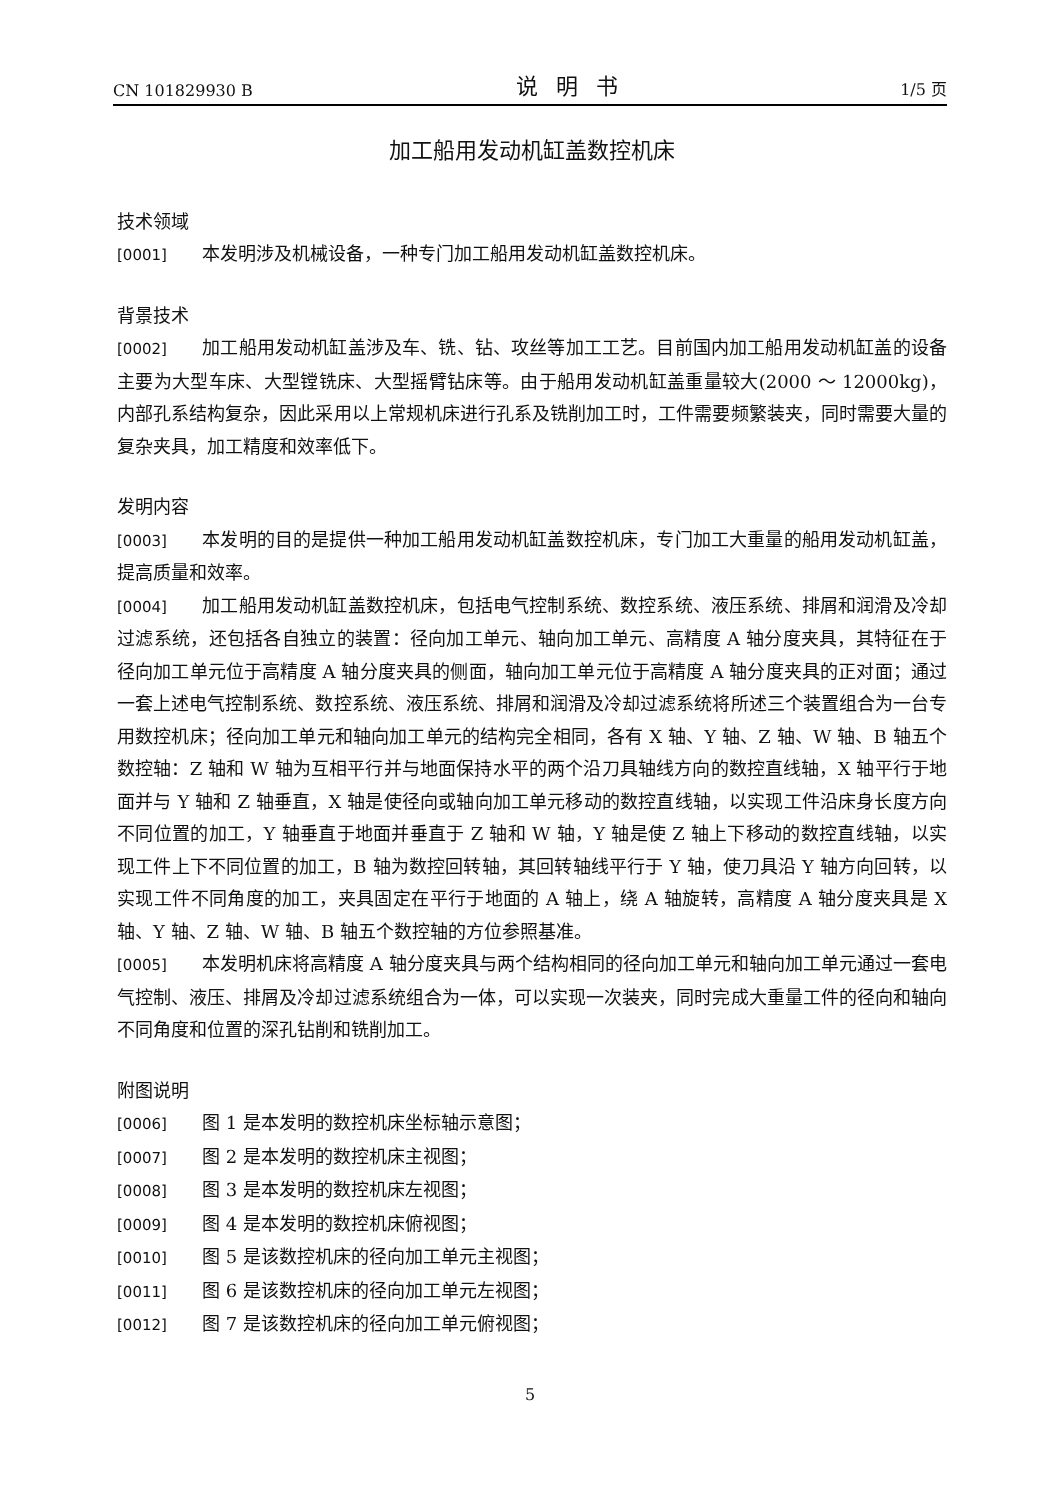CN 101829930 B 说明书 1/5 页
加工船用发动机缸盖数控机床
技术领域
[0001] 本发明涉及机械设备，一种专门加工船用发动机缸盖数控机床。
背景技术
[0002] 加工船用发动机缸盖涉及车、铣、钻、攻丝等加工工艺。目前国内加工船用发动机缸盖的设备主要为大型车床、大型镗铣床、大型摇臂钻床等。由于船用发动机缸盖重量较大(2000 ～ 12000kg)，内部孔系结构复杂，因此采用以上常规机床进行孔系及铣削加工时，工件需要频繁装夹，同时需要大量的复杂夹具，加工精度和效率低下。
发明内容
[0003] 本发明的目的是提供一种加工船用发动机缸盖数控机床，专门加工大重量的船用发动机缸盖，提高质量和效率。
[0004] 加工船用发动机缸盖数控机床，包括电气控制系统、数控系统、液压系统、排屑和润滑及冷却过滤系统，还包括各自独立的装置：径向加工单元、轴向加工单元、高精度 A 轴分度夹具，其特征在于径向加工单元位于高精度 A 轴分度夹具的侧面，轴向加工单元位于高精度 A 轴分度夹具的正对面；通过一套上述电气控制系统、数控系统、液压系统、排屑和润滑及冷却过滤系统将所述三个装置组合为一台专用数控机床；径向加工单元和轴向加工单元的结构完全相同，各有 X 轴、Y 轴、Z 轴、W 轴、B 轴五个数控轴：Z 轴和 W 轴为互相平行并与地面保持水平的两个沿刀具轴线方向的数控直线轴，X 轴平行于地面并与 Y 轴和 Z 轴垂直，X 轴是使径向或轴向加工单元移动的数控直线轴，以实现工件沿床身长度方向不同位置的加工，Y 轴垂直于地面并垂直于 Z 轴和 W 轴，Y 轴是使 Z 轴上下移动的数控直线轴，以实现工件上下不同位置的加工，B 轴为数控回转轴，其回转轴线平行于 Y 轴，使刀具沿 Y 轴方向回转，以实现工件不同角度的加工，夹具固定在平行于地面的 A 轴上，绕 A 轴旋转，高精度 A 轴分度夹具是 X 轴、Y 轴、Z 轴、W 轴、B 轴五个数控轴的方位参照基准。
[0005] 本发明机床将高精度 A 轴分度夹具与两个结构相同的径向加工单元和轴向加工单元通过一套电气控制、液压、排屑及冷却过滤系统组合为一体，可以实现一次装夹，同时完成大重量工件的径向和轴向不同角度和位置的深孔钻削和铣削加工。
附图说明
[0006] 图 1 是本发明的数控机床坐标轴示意图；
[0007] 图 2 是本发明的数控机床主视图；
[0008] 图 3 是本发明的数控机床左视图；
[0009] 图 4 是本发明的数控机床俯视图；
[0010] 图 5 是该数控机床的径向加工单元主视图；
[0011] 图 6 是该数控机床的径向加工单元左视图；
[0012] 图 7 是该数控机床的径向加工单元俯视图；
5